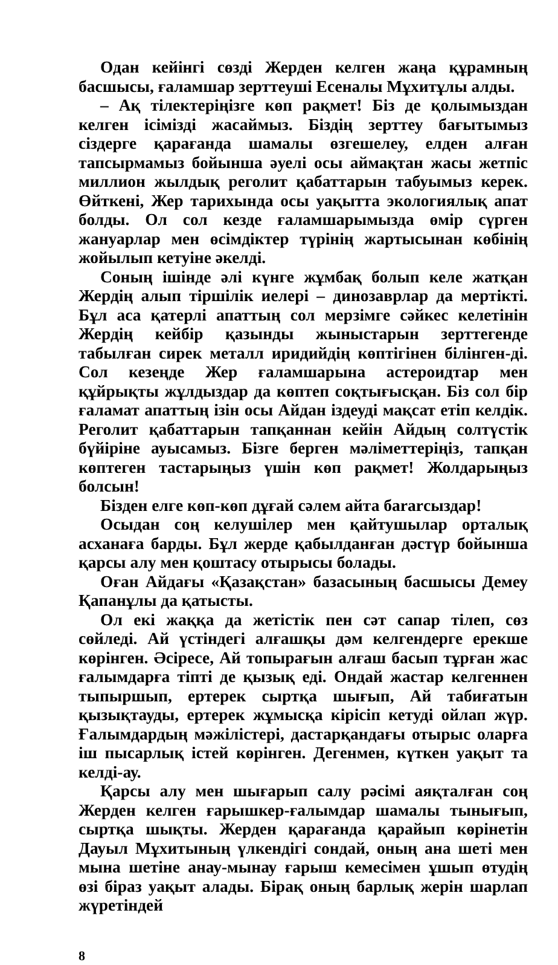Одан кейінгі сөзді Жерден келген жаңа құрамның басшысы, ғаламшар зерттеуші Есеналы Мұхитұлы алды.
– Ақ тілектеріңізге көп рақмет! Біз де қолымыздан келген ісімізді жасаймыз. Біздің зерттеу бағытымыз сіздерге қарағанда шамалы өзгешелеу, елден алған тапсырмамыз бойынша әуелі осы аймақтан жасы жетпіс миллион жылдық реголит қабаттарын табуымыз керек. Өйткені, Жер тарихында осы уақытта экологиялық апат болды. Ол сол кезде ғаламшарымызда өмір сүрген жануарлар мен өсімдіктер түрінің жартысынан көбінің жойылып кетуіне әкелді.
Соның ішінде әлі күнге жұмбақ болып келе жатқан Жердің алып тіршілік иелері – динозаврлар да мертікті. Бұл аса қатерлі апаттың сол мерзімге сәйкес келетінін Жердің кейбір қазынды жыныстарын зерттегенде табылған сирек металл иридийдің көптігінен білінген-ді. Сол кезеңде Жер ғаламшарына астероидтар мен құйрықты жұлдыздар да көптеп соқтығысқан. Біз сол бір ғаламат апаттың ізін осы Айдан іздеуді мақсат етіп келдік. Реголит қабаттарын тапқаннан кейін Айдың солтүстік бүйіріне ауысамыз. Бізге берген мәліметтеріңіз, тапқан көптеген тастарыңыз үшін көп рақмет! Жолдарыңыз болсын!
Бізден елге көп-көп дұғай сәлем айта бararсыздар!
Осыдан соң келушілер мен қайтушылар орталық асханаға барды. Бұл жерде қабылданған дәстүр бойынша қарсы алу мен қоштасу отырысы болады.
Оған Айдағы «Қазақстан» базасының басшысы Демеу Қапанұлы да қатысты.
Ол екі жаққа да жетістік пен сәт сапар тілеп, сөз сөйледі. Ай үстіндегі алғашқы дәм келгендерге ерекше көрінген. Әсіресе, Ай топырағын алғаш басып тұрған жас ғалымдарға тіпті де қызық еді. Ондай жастар келгеннен тыпыршып, ертерек сыртқа шығып, Ай табиғатын қызықтауды, ертерек жұмысқа кірісіп кетуді ойлап жүр. Ғалымдардың мәжілістері, дастарқандағы отырыс оларға іш пысарлық істей көрінген. Дегенмен, күткен уақыт та келді-ау.
Қарсы алу мен шығарып салу рәсімі аяқталған соң Жерден келген ғарышкер-ғалымдар шамалы тынығып, сыртқа шықты. Жерден қарағанда қарайып көрінетін Дауыл Мұхитының үлкендігі сондай, оның ана шеті мен мына шетіне анау-мынау ғарыш кемесімен ұшып өтудің өзі біраз уақыт алады. Бірақ оның барлық жерін шарлап жүретіндей
8